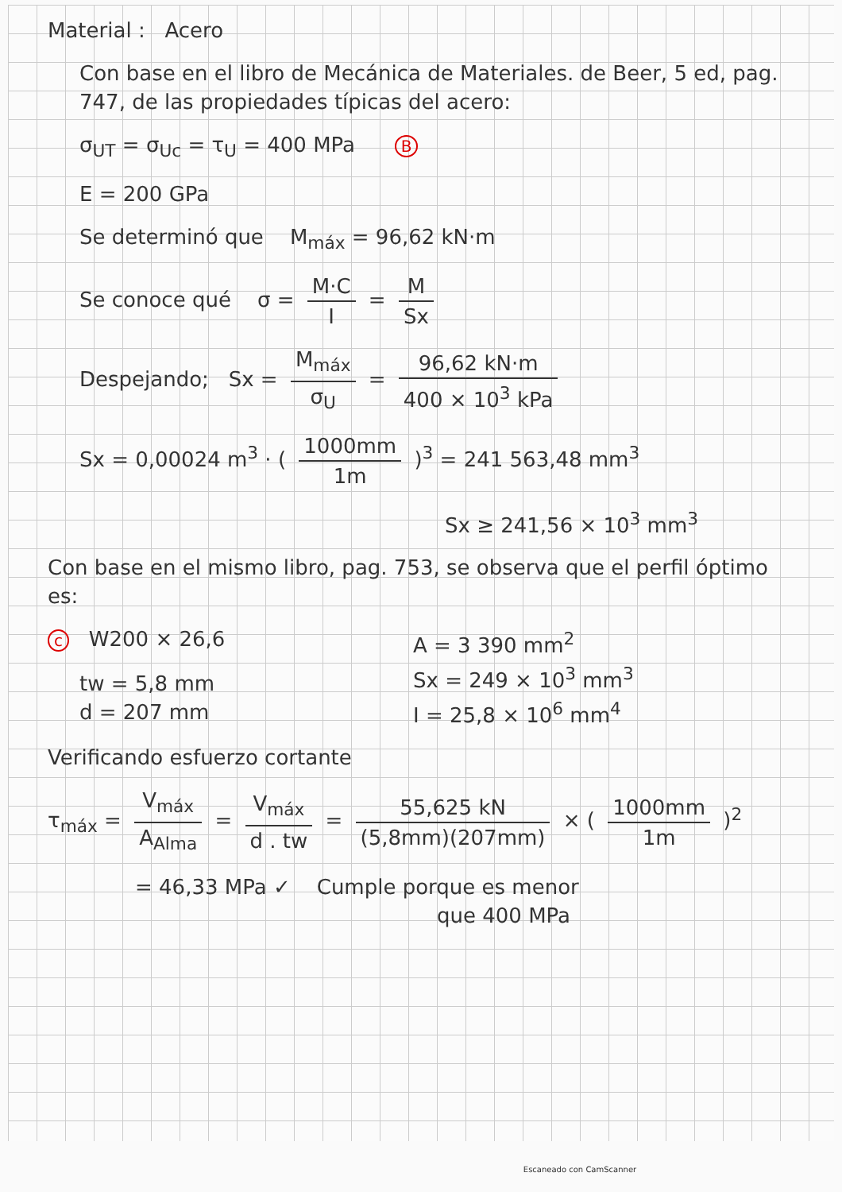Material : Acero
Con base en el libro de Mecánica de Materiales. de Beer, 5 ed, pag. 747, de las propiedades típicas del acero:
σ<sub>UT</sub> = σ<sub>Uc</sub> = τ<sub>U</sub> = 400 MPa B
E = 200 GPa
Se determinó que M<sub>máx</sub> = 96,62 kN·m
Se conoce qué σ = M·C I = M Sx
Despejando; Sx = M<sub>máx</sub> σ<sub>U</sub> = 96,62 kN·m 400 × 10<sup>3</sup> kPa
Sx = 0,00024 m<sup>3</sup> · ( 1000mm 1m )<sup>3</sup> = 241 563,48 mm<sup>3</sup>
Sx ≥ 241,56 × 10<sup>3</sup> mm<sup>3</sup>
Con base en el mismo libro, pag. 753, se observa que el perfil óptimo es:
c W200 × 26,6
tw = 5,8 mm
d = 207 mm
A = 3 390 mm<sup>2</sup>
Sx = 249 × 10<sup>3</sup> mm<sup>3</sup>
I = 25,8 × 10<sup>6</sup> mm<sup>4</sup>
Verificando esfuerzo cortante
τ<sub>máx</sub> = V<sub>máx</sub> A<sub>Alma</sub> = V<sub>máx</sub> d . tw = 55,625 kN (5,8mm)(207mm) × ( 1000mm 1m )<sup>2</sup>
= 46,33 MPa ✓ Cumple porque es menor
que 400 MPa
Escaneado con CamScanner